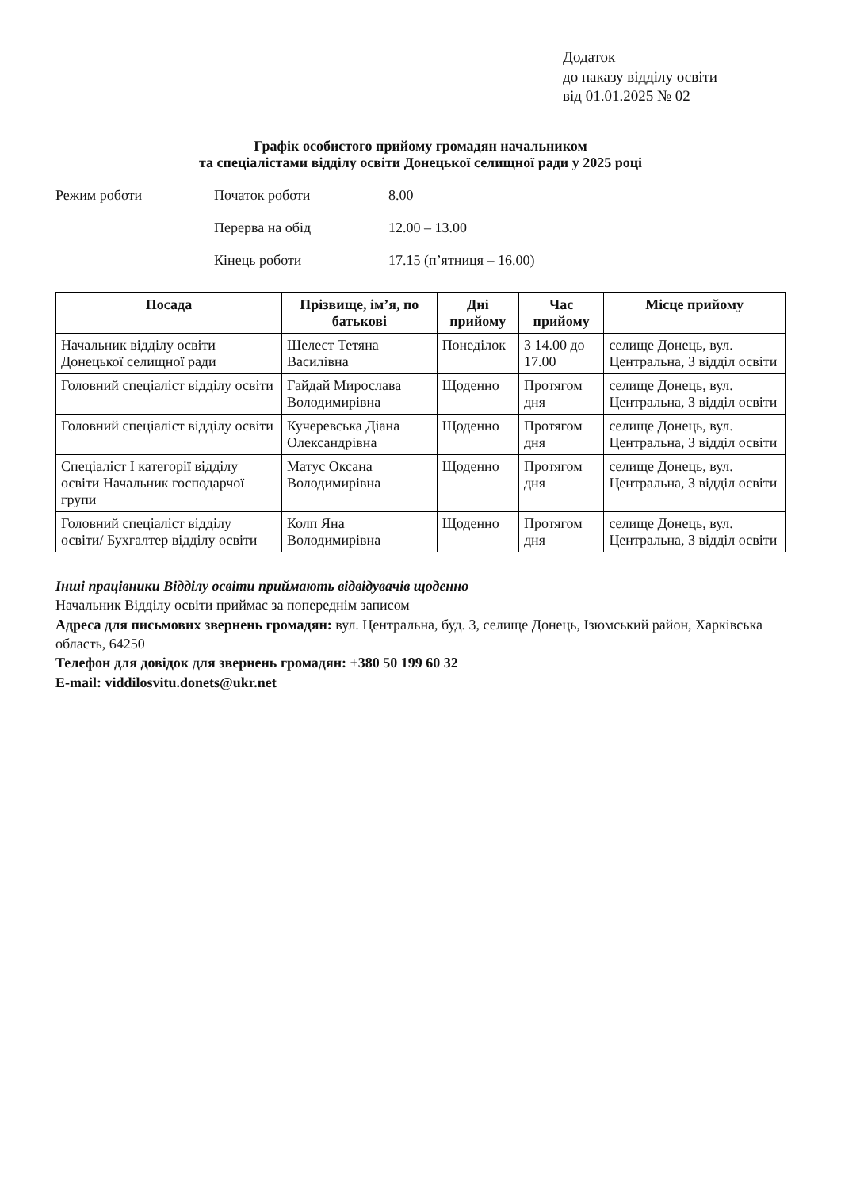Додаток
до наказу відділу освіти
від 01.01.2025 № 02
Графік особистого прийому громадян начальником
та спеціалістами відділу освіти Донецької селищної ради у 2025 році
Режим роботи
Початок роботи
8.00
Перерва на обід
12.00 – 13.00
Кінець роботи
17.15 (п’ятниця – 16.00)
| Посада | Прізвище, ім’я, по батькові | Дні прийому | Час прийому | Місце прийому |
| --- | --- | --- | --- | --- |
| Начальник відділу освіти Донецької селищної ради | Шелест Тетяна Василівна | Понеділок | З 14.00 до 17.00 | селище Донець, вул. Центральна, 3 відділ освіти |
| Головний спеціаліст відділу освіти | Гайдай Мирослава Володимирівна | Щоденно | Протягом дня | селище Донець, вул. Центральна, 3 відділ освіти |
| Головний спеціаліст відділу освіти | Кучеревська Діана Олександрівна | Щоденно | Протягом дня | селище Донець, вул. Центральна, 3 відділ освіти |
| Спеціаліст І категорії відділу освіти Начальник господарчої групи | Матус Оксана Володимирівна | Щоденно | Протягом дня | селище Донець, вул. Центральна, 3 відділ освіти |
| Головний спеціаліст відділу освіти/ Бухгалтер відділу освіти | Колп Яна Володимирівна | Щоденно | Протягом дня | селище Донець, вул. Центральна, 3 відділ освіти |
Інші працівники Відділу освіти приймають відвідувачів щоденно
Начальник Відділу освіти приймає за попереднім записом
Адреса для письмових звернень громадян: вул. Центральна, буд. 3, селище Донець, Ізюмський район, Харківська область, 64250
Телефон для довідок для звернень громадян: +380 50 199 60 32
E-mail: viddilosvitu.donets@ukr.net